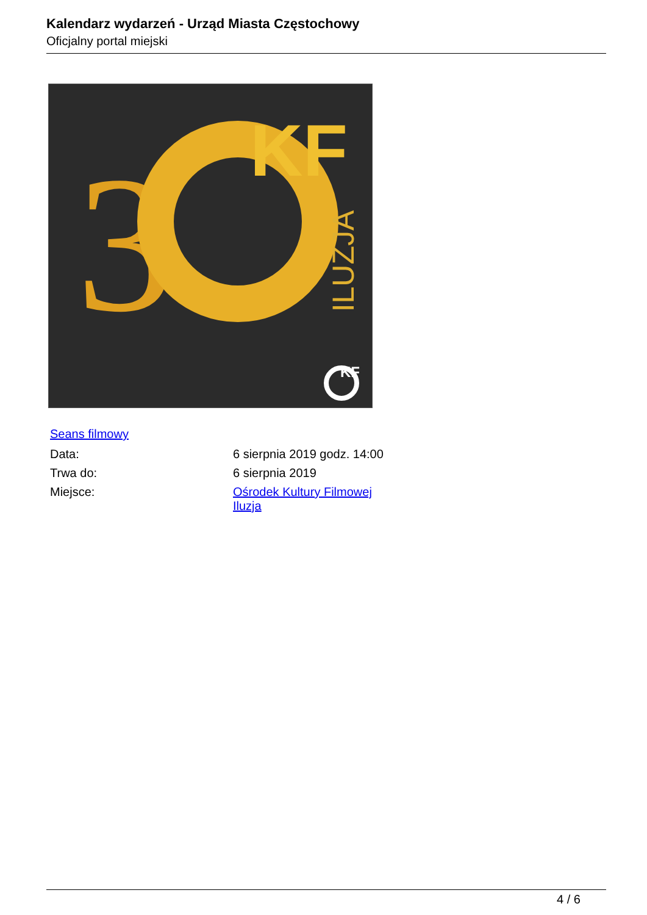Kalendarz wydarzeń - Urząd Miasta Częstochowy
Oficjalny portal miejski
3
KF
ILUZJA
KF
Seans filmowy
| Data: | 6 sierpnia 2019 godz. 14:00 |
| Trwa do: | 6 sierpnia 2019 |
| Miejsce: | Ośrodek Kultury Filmowej Iluzja |
4 / 6